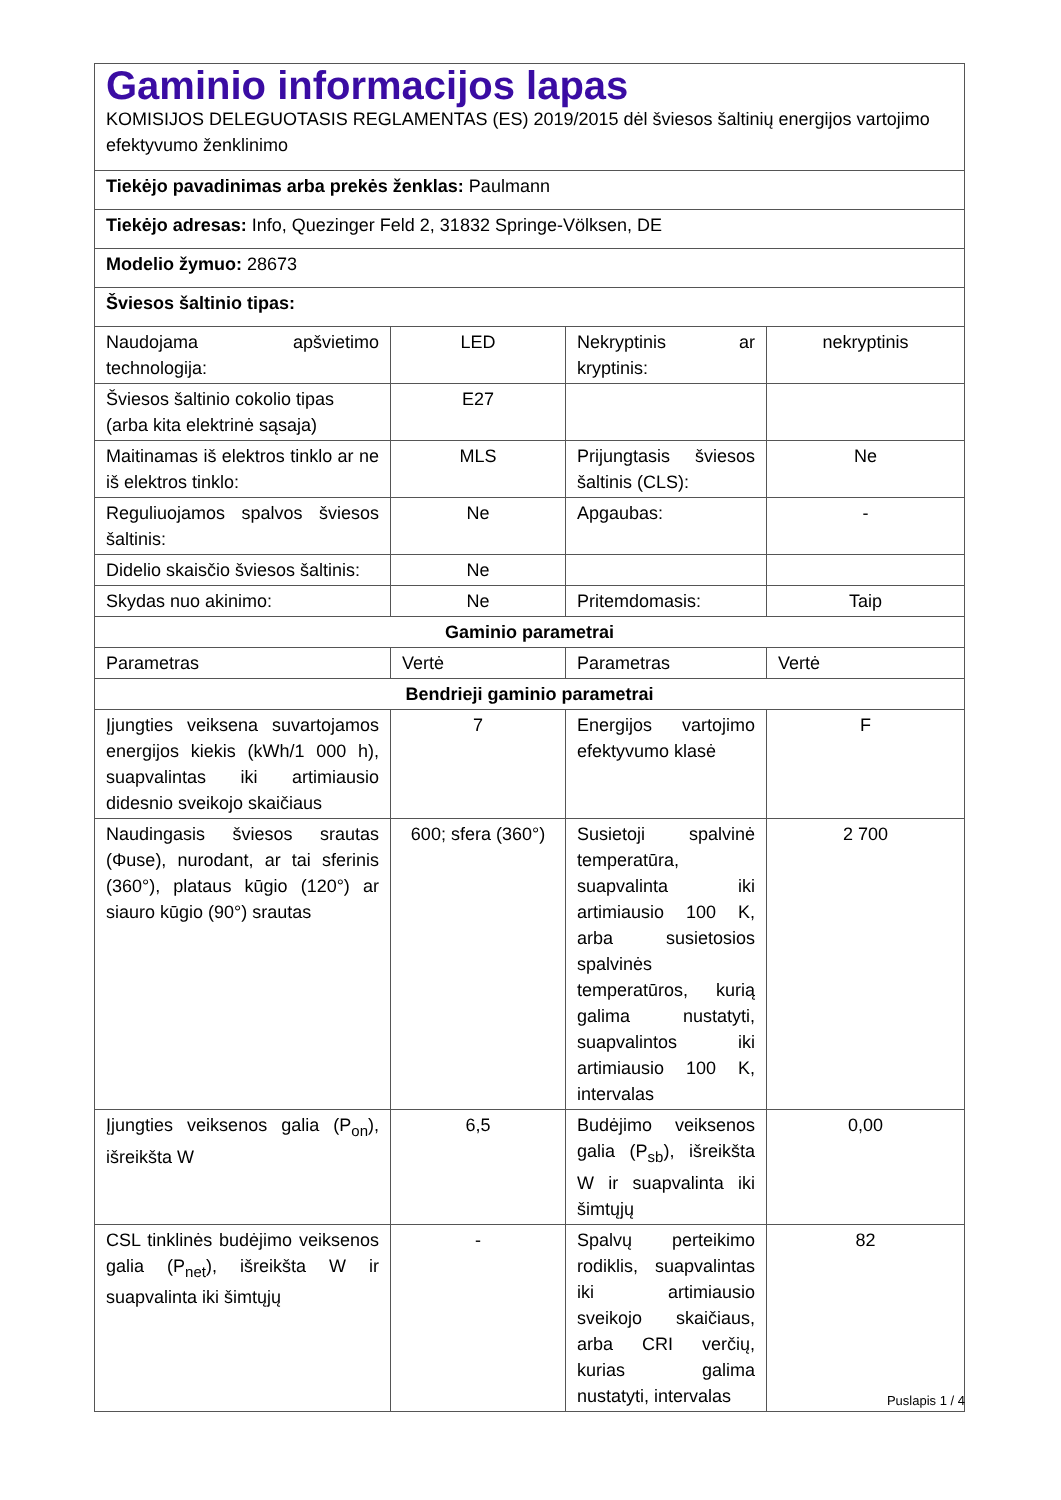| Gaminio informacijos lapas KOMISIJOS DELEGUOTASIS REGLAMENTAS (ES) 2019/2015 dėl šviesos šaltinių energijos vartojimo efektyvumo ženklinimo | | | |
| Tiekėjo pavadinimas arba prekės ženklas: Paulmann | | | |
| Tiekėjo adresas: Info, Quezinger Feld 2, 31832 Springe-Völksen, DE | | | |
| Modelio žymuo: 28673 | | | |
| Šviesos šaltinio tipas: | | | |
| Naudojama apšvietimo technologija: | LED | Nekryptinis ar kryptinis: | nekryptinis |
| Šviesos šaltinio cokolio tipas (arba kita elektrinė sąsaja) | E27 | | |
| Maitinamas iš elektros tinklo ar ne iš elektros tinklo: | MLS | Prijungtasis šviesos šaltinis (CLS): | Ne |
| Reguliuojamos spalvos šviesos šaltinis: | Ne | Apgaubas: | - |
| Didelio skaisčio šviesos šaltinis: | Ne | | |
| Skydas nuo akinimo: | Ne | Pritemdomasis: | Taip |
| Gaminio parametrai | | | |
| Parametras | Vertė | Parametras | Vertė |
| Bendrieji gaminio parametrai | | | |
| Įjungties veiksena suvartojamos energijos kiekis (kWh/1 000 h), suapvalintas iki artimiausio didesnio sveikojo skaičiaus | 7 | Energijos vartojimo efektyvumo klasė | F |
| Naudingasis šviesos srautas (Φuse), nurodant, ar tai sferinis (360°), plataus kūgio (120°) ar siauro kūgio (90°) srautas | 600; sfera (360°) | Susietoji spalvinė temperatūra, suapvalinta iki artimiausio 100 K, arba susietosios spalvinės temperatūros, kurią galima nustatyti, suapvalintos iki artimiausio 100 K, intervalas | 2 700 |
| Įjungties veiksenos galia (P<sub>on</sub>), išreikšta W | 6,5 | Budėjimo veiksenos galia (P<sub>sb</sub>), išreikšta W ir suapvalinta iki šimtųjų | 0,00 |
| CSL tinklinės budėjimo veiksenos galia (P<sub>net</sub>), išreikšta W ir suapvalinta iki šimtųjų | - | Spalvų perteikimo rodiklis, suapvalintas iki artimiausio sveikojo skaičiaus, arba CRI verčių, kurias galima nustatyti, intervalas | 82 |
Puslapis 1 / 4